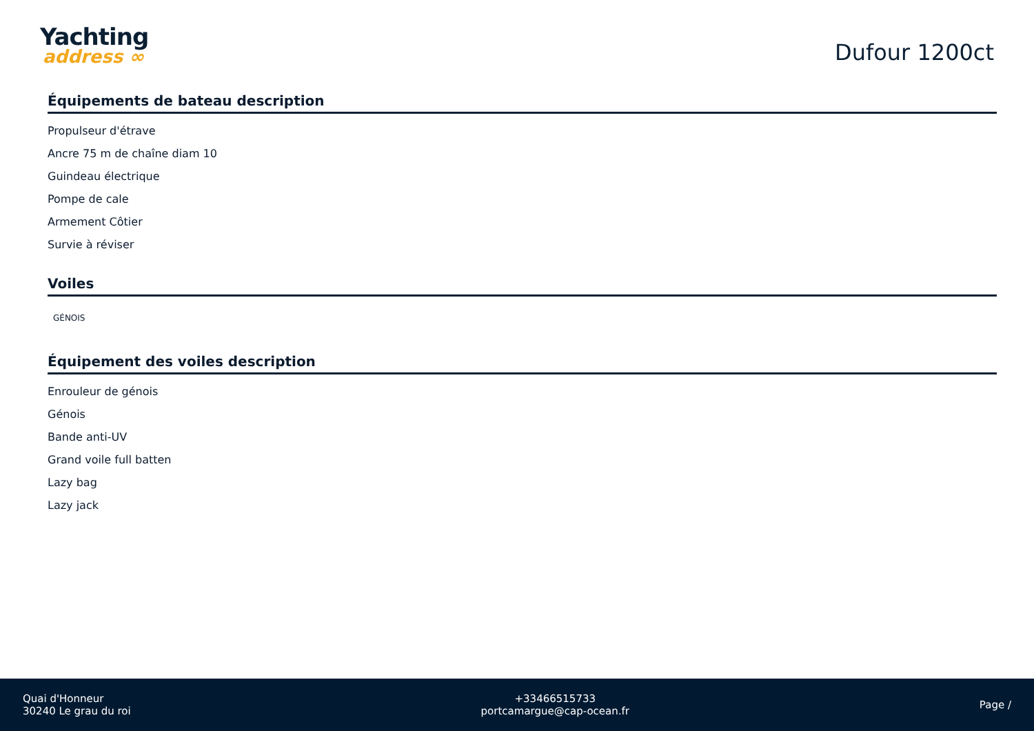Yachting
address ∞
Dufour 1200ct
Équipements de bateau description
Propulseur d'étrave
Ancre 75 m de chaîne diam 10
Guindeau électrique
Pompe de cale
Armement Côtier
Survie à réviser
Voiles
GÉNOIS
Équipement des voiles description
Enrouleur de génois
Génois
Bande anti-UV
Grand voile full batten
Lazy bag
Lazy jack
Quai d'Honneur
30240 Le grau du roi
+33466515733
portcamargue@cap-ocean.fr
Page /